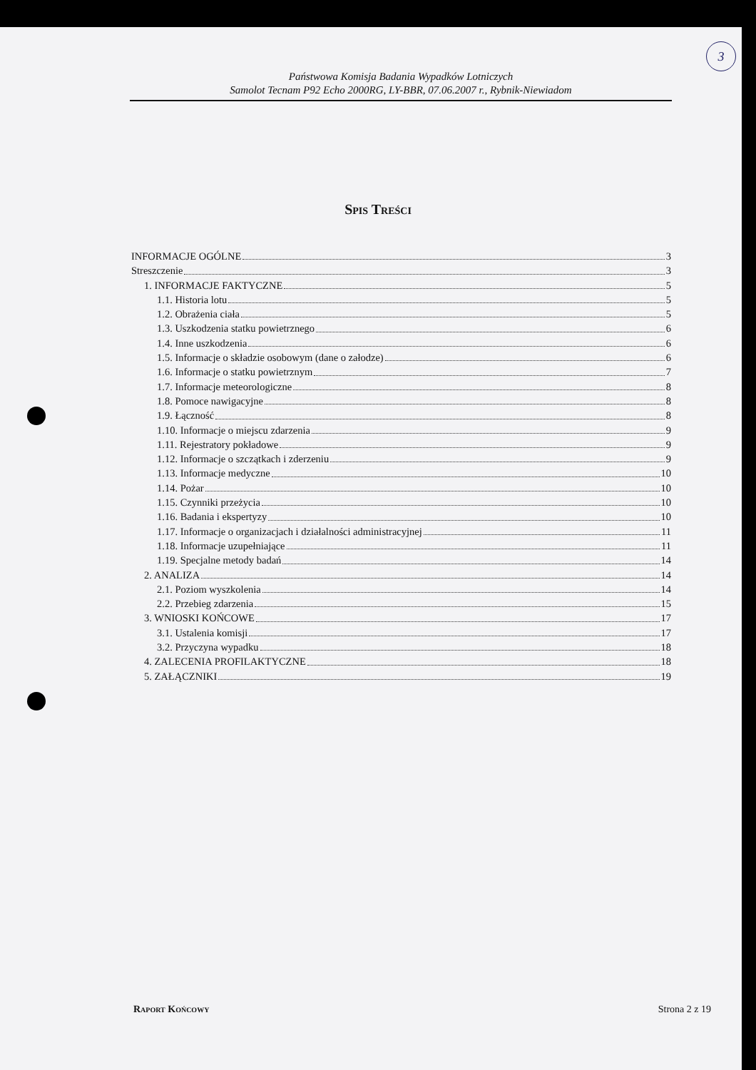3
Państwowa Komisja Badania Wypadków Lotniczych
Samolot Tecnam P92 Echo 2000RG, LY-BBR, 07.06.2007 r., Rybnik-Niewiadom
Spis Treści
INFORMACJE OGÓLNE 3
Streszczenie 3
1. INFORMACJE FAKTYCZNE 5
1.1. Historia lotu 5
1.2. Obrażenia ciała 5
1.3. Uszkodzenia statku powietrznego 6
1.4. Inne uszkodzenia 6
1.5. Informacje o składzie osobowym (dane o załodze) 6
1.6. Informacje o statku powietrznym 7
1.7. Informacje meteorologiczne 8
1.8. Pomoce nawigacyjne 8
1.9. Łączność 8
1.10. Informacje o miejscu zdarzenia 9
1.11. Rejestratory pokładowe 9
1.12. Informacje o szczątkach i zderzeniu 9
1.13. Informacje medyczne 10
1.14. Pożar 10
1.15. Czynniki przeżycia 10
1.16. Badania i ekspertyzy 10
1.17. Informacje o organizacjach i działalności administracyjnej 11
1.18. Informacje uzupełniające 11
1.19. Specjalne metody badań 14
2. ANALIZA 14
2.1. Poziom wyszkolenia 14
2.2. Przebieg zdarzenia 15
3. WNIOSKI KOŃCOWE 17
3.1. Ustalenia komisji 17
3.2. Przyczyna wypadku 18
4. ZALECENIA PROFILAKTYCZNE 18
5. ZAŁĄCZNIKI 19
Raport Końcowy Strona 2 z 19